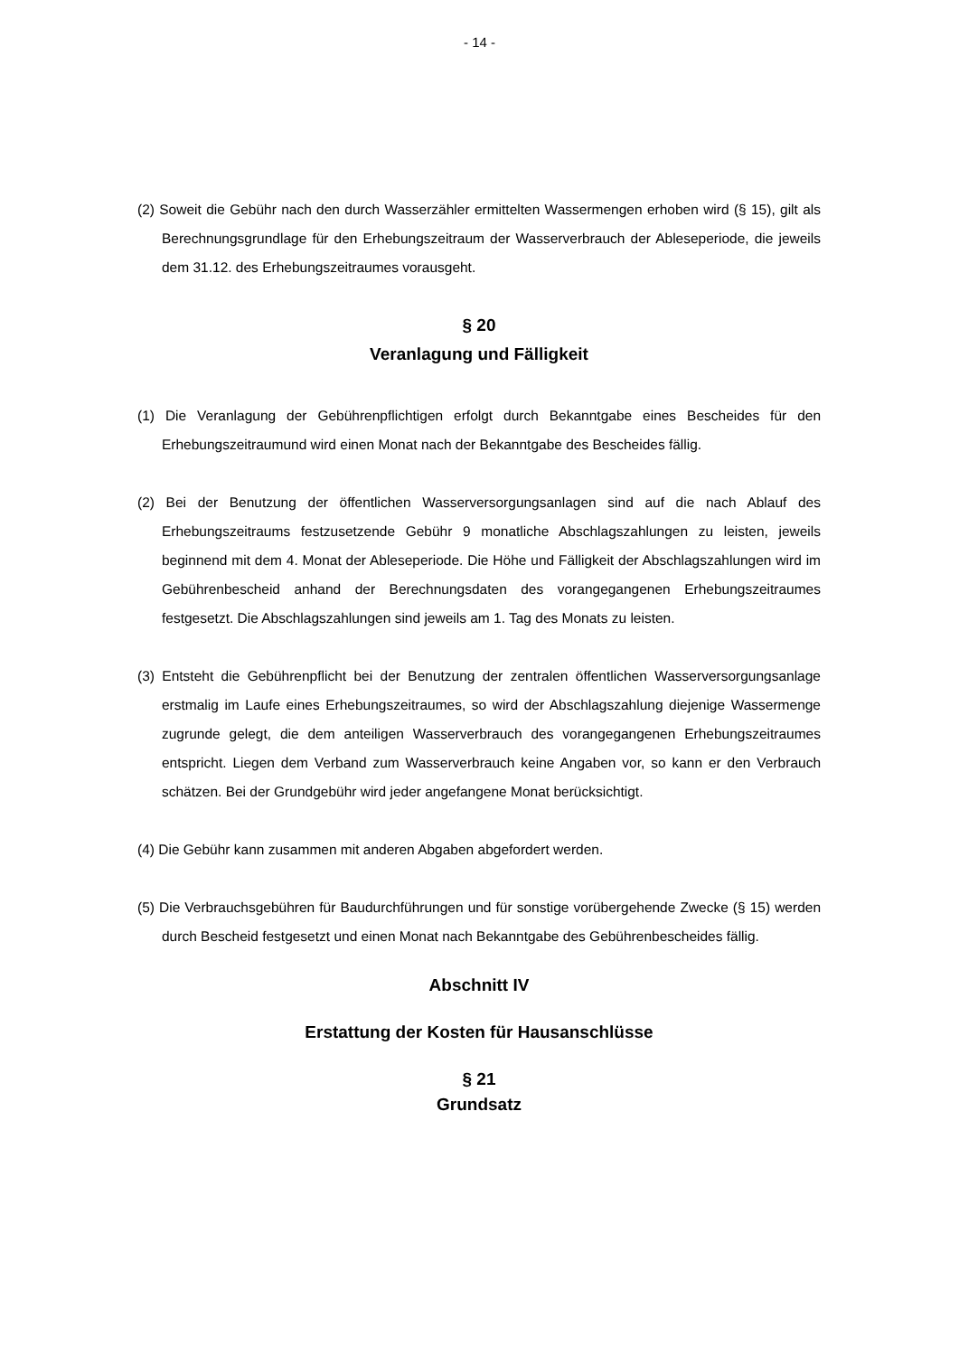- 14 -
(2) Soweit die Gebühr nach den durch Wasserzähler ermittelten Wassermengen erhoben wird (§ 15), gilt als Berechnungsgrundlage für den Erhebungszeitraum der Wasserverbrauch der Ableseperiode, die jeweils dem 31.12. des Erhebungszeitraumes vorausgeht.
§ 20
Veranlagung und Fälligkeit
(1) Die Veranlagung der Gebührenpflichtigen erfolgt durch Bekanntgabe eines Bescheides für den Erhebungszeitraumund wird einen Monat nach der Bekanntgabe des Bescheides fällig.
(2) Bei der Benutzung der öffentlichen Wasserversorgungsanlagen sind auf die nach Ablauf des Erhebungszeitraums festzusetzende Gebühr 9 monatliche Abschlagszahlungen zu leisten, jeweils beginnend mit dem 4. Monat der Ableseperiode. Die Höhe und Fälligkeit der Abschlagszahlungen wird im Gebührenbescheid anhand der Berechnungsdaten des vorangegangenen Erhebungszeitraumes festgesetzt. Die Abschlagszahlungen sind jeweils am 1. Tag des Monats zu leisten.
(3) Entsteht die Gebührenpflicht bei der Benutzung der zentralen öffentlichen Wasserversorgungsanlage erstmalig im Laufe eines Erhebungszeitraumes, so wird der Abschlagszahlung diejenige Wassermenge zugrunde gelegt, die dem anteiligen Wasserverbrauch des vorangegangenen Erhebungszeitraumes entspricht. Liegen dem Verband zum Wasserverbrauch keine Angaben vor, so kann er den Verbrauch schätzen. Bei der Grundgebühr wird jeder angefangene Monat berücksichtigt.
(4) Die Gebühr kann zusammen mit anderen Abgaben abgefordert werden.
(5) Die Verbrauchsgebühren für Baudurchführungen und für sonstige vorübergehende Zwecke (§ 15) werden durch Bescheid festgesetzt und einen Monat nach Bekanntgabe des Gebührenbescheides fällig.
Abschnitt IV
Erstattung der Kosten für Hausanschlüsse
§ 21
Grundsatz